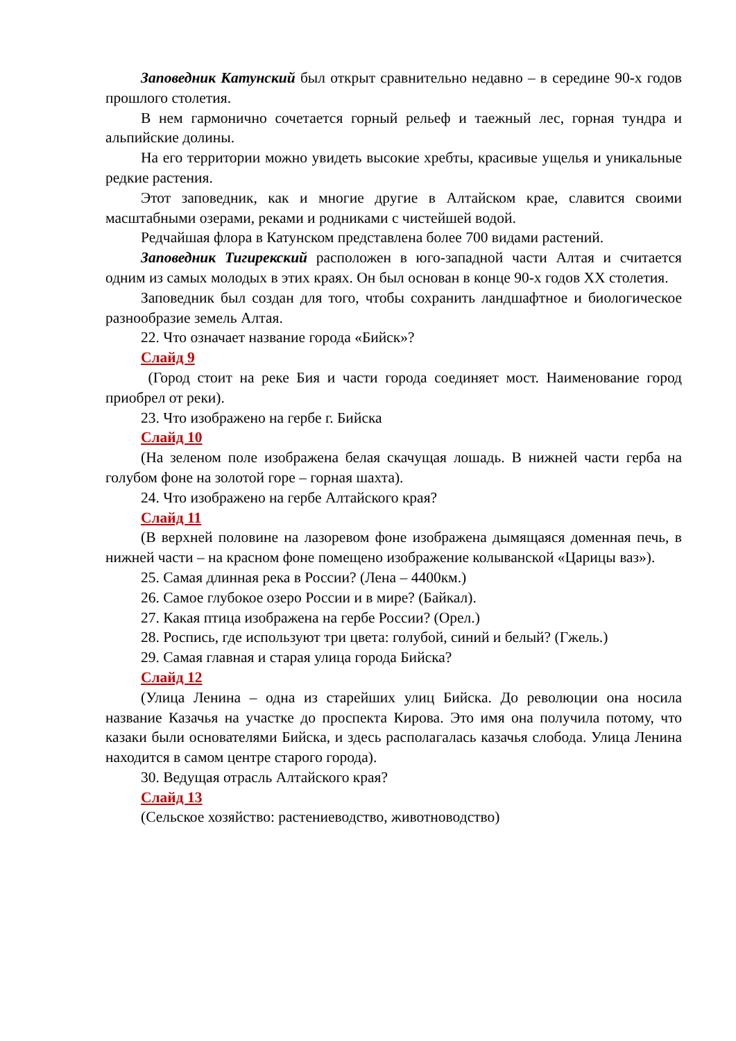Заповедник Катунский был открыт сравнительно недавно – в середине 90-х годов прошлого столетия.
В нем гармонично сочетается горный рельеф и таежный лес, горная тундра и альпийские долины.
На его территории можно увидеть высокие хребты, красивые ущелья и уникальные редкие растения.
Этот заповедник, как и многие другие в Алтайском крае, славится своими масштабными озерами, реками и родниками с чистейшей водой.
Редчайшая флора в Катунском представлена более 700 видами растений.
Заповедник Тигирекский расположен в юго-западной части Алтая и считается одним из самых молодых в этих краях. Он был основан в конце 90-х годов XX столетия.
Заповедник был создан для того, чтобы сохранить ландшафтное и биологическое разнообразие земель Алтая.
22. Что означает название города «Бийск»?
Слайд 9
(Город стоит на реке Бия и части города соединяет мост. Наименование город приобрел от реки).
23. Что изображено на гербе г. Бийска
Слайд 10
(На зеленом поле изображена белая скачущая лошадь. В нижней части герба на голубом фоне на золотой горе – горная шахта).
24. Что изображено на гербе Алтайского края?
Слайд 11
(В верхней половине на лазоревом фоне изображена дымящаяся доменная печь, в нижней части – на красном фоне помещено изображение колыванской «Царицы ваз»).
25. Самая длинная река в России? (Лена – 4400км.)
26. Самое глубокое озеро России и в мире? (Байкал).
27. Какая птица изображена на гербе России? (Орел.)
28. Роспись, где используют три цвета: голубой, синий и белый? (Гжель.)
29. Самая главная и старая улица города Бийска?
Слайд 12
(Улица Ленина – одна из старейших улиц Бийска. До революции она носила название Казачья на участке до проспекта Кирова. Это имя она получила потому, что казаки были основателями Бийска, и здесь располагалась казачья слобода. Улица Ленина находится в самом центре старого города).
30. Ведущая отрасль Алтайского края?
Слайд 13
(Сельское хозяйство: растениеводство, животноводство)